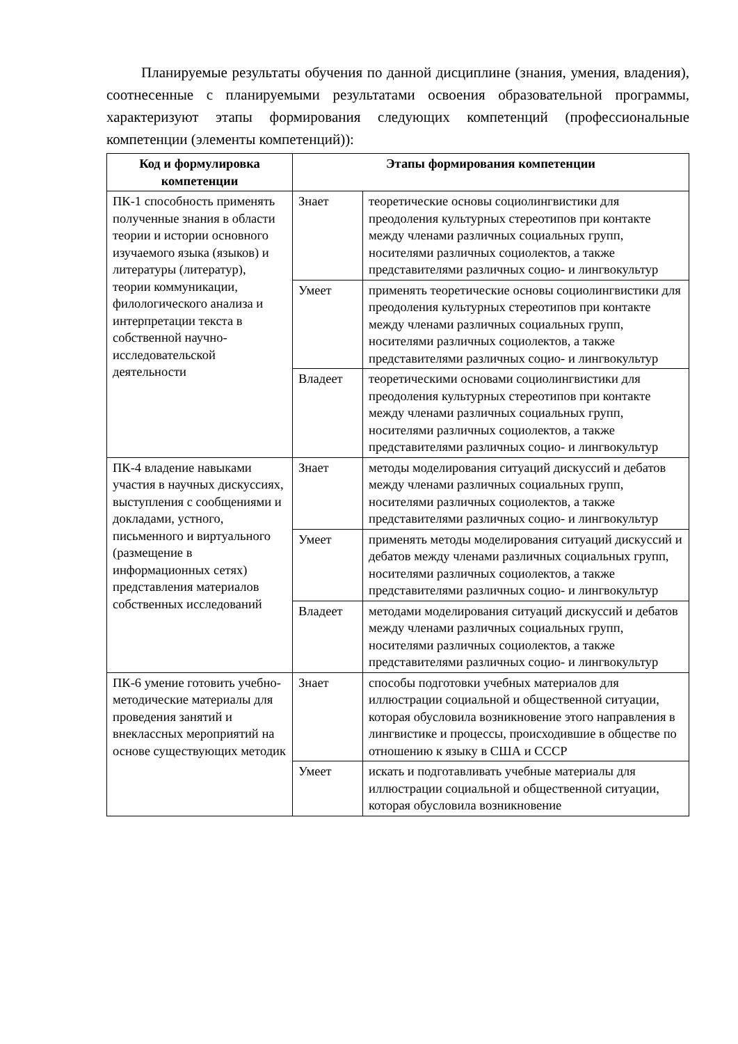Планируемые результаты обучения по данной дисциплине (знания, умения, владения), соотнесенные с планируемыми результатами освоения образовательной программы, характеризуют этапы формирования следующих компетенций (профессиональные компетенции (элементы компетенций)):
| Код и формулировка компетенции | Этапы формирования компетенции | |
| --- | --- | --- |
| ПК-1 способность применять полученные знания в области теории и истории основного изучаемого языка (языков) и литературы (литератур), теории коммуникации, филологического анализа и интерпретации текста в собственной научно-исследовательской деятельности | Знает | теоретические основы социолингвистики для преодоления культурных стереотипов при контакте между членами различных социальных групп, носителями различных социолектов, а также представителями различных социо- и лингвокультур |
| | Умеет | применять теоретические основы социолингвистики для преодоления культурных стереотипов при контакте между членами различных социальных групп, носителями различных социолектов, а также представителями различных социо- и лингвокультур |
| | Владеет | теоретическими основами социолингвистики для преодоления культурных стереотипов при контакте между членами различных социальных групп, носителями различных социолектов, а также представителями различных социо- и лингвокультур |
| ПК-4 владение навыками участия в научных дискуссиях, выступления с сообщениями и докладами, устного, письменного и виртуального (размещение в информационных сетях) представления материалов собственных исследований | Знает | методы моделирования ситуаций дискуссий и дебатов между членами различных социальных групп, носителями различных социолектов, а также представителями различных социо- и лингвокультур |
| | Умеет | применять методы моделирования ситуаций дискуссий и дебатов между членами различных социальных групп, носителями различных социолектов, а также представителями различных социо- и лингвокультур |
| | Владеет | методами моделирования ситуаций дискуссий и дебатов между членами различных социальных групп, носителями различных социолектов, а также представителями различных социо- и лингвокультур |
| ПК-6 умение готовить учебно-методические материалы для проведения занятий и внеклассных мероприятий на основе существующих методик | Знает | способы подготовки учебных материалов для иллюстрации социальной и общественной ситуации, которая обусловила возникновение этого направления в лингвистике и процессы, происходившие в обществе по отношению к языку в США и СССР |
| | Умеет | искать и подготавливать учебные материалы для иллюстрации социальной и общественной ситуации, которая обусловила возникновение |